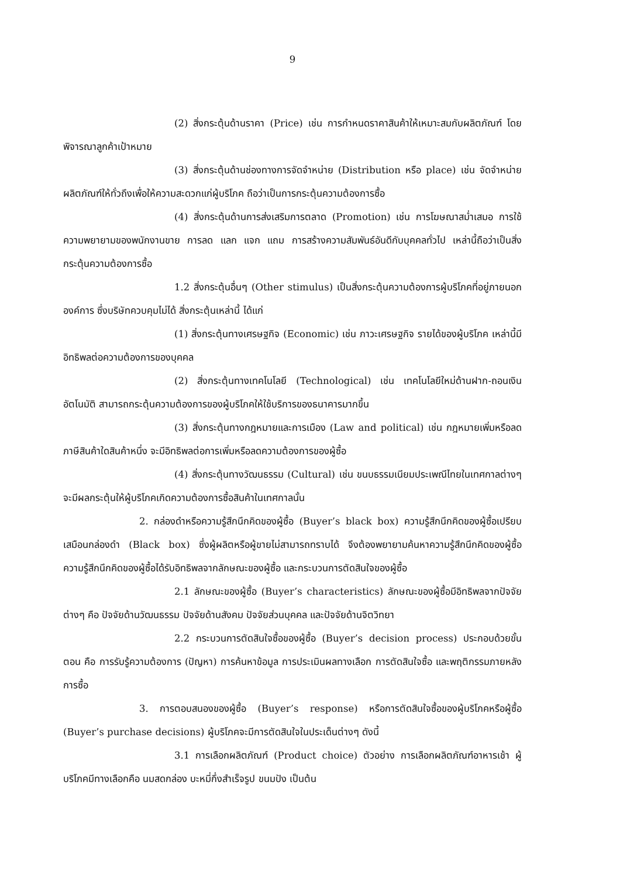9
(2) สิ่งกระตุ้นด้านราคา (Price) เช่น การกำหนดราคาสินค้าให้เหมาะสมกับผลิตภัณฑ์ โดยพิจารณาลูกค้าเป้าหมาย
(3) สิ่งกระตุ้นด้านช่องทางการจัดจำหน่าย (Distribution หรือ place) เช่น จัดจำหน่ายผลิตภัณฑ์ให้ทั่วถึงเพื่อให้ความสะดวกแก่ผู้บริโภค ถือว่าเป็นการกระตุ้นความต้องการซื้อ
(4) สิ่งกระตุ้นด้านการส่งเสริมการตลาด (Promotion) เช่น การโฆษณาสม่ำเสมอ การใช้ความพยายามของพนักงานขาย การลด แลก แจก แถม การสร้างความสัมพันธ์อันดีกับบุคคลทั่วไป เหล่านี้ถือว่าเป็นสิ่งกระตุ้นความต้องการซื้อ
1.2 สิ่งกระตุ้นอื่นๆ (Other stimulus) เป็นสิ่งกระตุ้นความต้องการผู้บริโภคที่อยู่ภายนอกองค์การ ซึ่งบริษัทควบคุมไม่ได้ สิ่งกระตุ้นเหล่านี้ ได้แก่
(1) สิ่งกระตุ้นทางเศรษฐกิจ (Economic) เช่น ภาวะเศรษฐกิจ รายได้ของผู้บริโภค เหล่านี้มีอิทธิพลต่อความต้องการของบุคคล
(2) สิ่งกระตุ้นทางเทคโนโลยี (Technological) เช่น เทคโนโลยีใหม่ด้านฝาก-ถอนเงินอัตโนมัติ สามารถกระตุ้นความต้องการของผู้บริโภคให้ใช้บริการของธนาคารมากขึ้น
(3) สิ่งกระตุ้นทางกฎหมายและการเมือง (Law and political) เช่น กฎหมายเพิ่มหรือลดภาษีสินค้าใดสินค้าหนึ่ง จะมีอิทธิพลต่อการเพิ่มหรือลดความต้องการของผู้ซื้อ
(4) สิ่งกระตุ้นทางวัฒนธรรม (Cultural) เช่น ขนบธรรมเนียมประเพณีไทยในเทศกาลต่างๆ จะมีผลกระตุ้นให้ผู้บริโภคเกิดความต้องการซื้อสินค้าในเทศกาลนั้น
2. กล่องดำหรือความรู้สึกนึกคิดของผู้ซื้อ (Buyer’s black box) ความรู้สึกนึกคิดของผู้ซื้อเปรียบเสมือนกล่องดำ (Black box) ซึ่งผู้ผลิตหรือผู้ขายไม่สามารถทราบได้ จึงต้องพยายามค้นหาความรู้สึกนึกคิดของผู้ซื้อ ความรู้สึกนึกคิดของผู้ซื้อได้รับอิทธิพลจากลักษณะของผู้ซื้อ และกระบวนการตัดสินใจของผู้ซื้อ
2.1 ลักษณะของผู้ซื้อ (Buyer’s characteristics) ลักษณะของผู้ซื้อมีอิทธิพลจากปัจจัยต่างๆ คือ ปัจจัยด้านวัฒนธรรม ปัจจัยด้านสังคม ปัจจัยส่วนบุคคล และปัจจัยด้านจิตวิทยา
2.2 กระบวนการตัดสินใจซื้อของผู้ซื้อ (Buyer’s decision process) ประกอบด้วยขั้นตอน คือ การรับรู้ความต้องการ (ปัญหา) การค้นหาข้อมูล การประเมินผลทางเลือก การตัดสินใจซื้อ และพฤติกรรมภายหลังการซื้อ
3. การตอบสนองของผู้ซื้อ (Buyer’s response) หรือการตัดสินใจซื้อของผู้บริโภคหรือผู้ซื้อ (Buyer’s purchase decisions) ผู้บริโภคจะมีการตัดสินใจในประเด็นต่างๆ ดังนี้
3.1 การเลือกผลิตภัณฑ์ (Product choice) ตัวอย่าง การเลือกผลิตภัณฑ์อาหารเช้า ผู้บริโภคมีทางเลือกคือ นมสดกล่อง บะหมี่กึ่งสำเร็จรูป ขนมปัง เป็นต้น